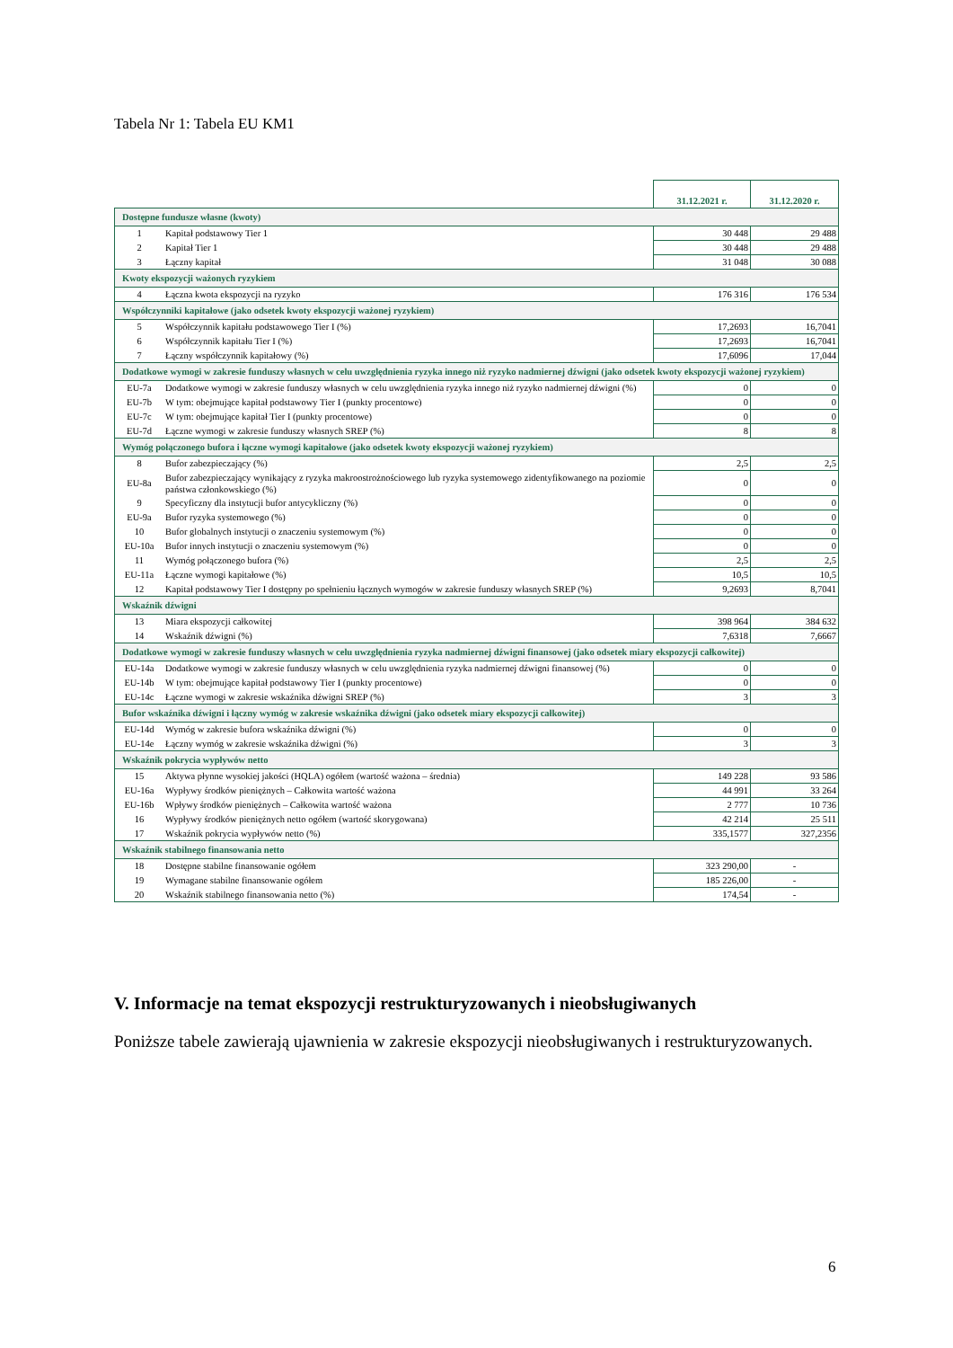Tabela Nr 1: Tabela EU KM1
| | | 31.12.2021 r. | 31.12.2020 r. |
| Dostępne fundusze własne (kwoty) | | | |
| 1 | Kapitał podstawowy Tier 1 | 30 448 | 29 488 |
| 2 | Kapitał Tier 1 | 30 448 | 29 488 |
| 3 | Łączny kapitał | 31 048 | 30 088 |
| Kwoty ekspozycji ważonych ryzykiem | | | |
| 4 | Łączna kwota ekspozycji na ryzyko | 176 316 | 176 534 |
| Współczynniki kapitałowe (jako odsetek kwoty ekspozycji ważonej ryzykiem) | | | |
| 5 | Współczynnik kapitału podstawowego Tier I (%) | 17,2693 | 16,7041 |
| 6 | Współczynnik kapitału Tier I (%) | 17,2693 | 16,7041 |
| 7 | Łączny współczynnik kapitałowy (%) | 17,6096 | 17,044 |
| Dodatkowe wymogi w zakresie funduszy własnych w celu uwzględnienia ryzyka innego niż ryzyko nadmiernej dźwigni (jako odsetek kwoty ekspozycji ważonej ryzykiem) | | | |
| EU-7a | Dodatkowe wymogi w zakresie funduszy własnych w celu uwzględnienia ryzyka innego niż ryzyko nadmiernej dźwigni (%) | 0 | 0 |
| EU-7b | W tym: obejmujące kapitał podstawowy Tier I (punkty procentowe) | 0 | 0 |
| EU-7c | W tym: obejmujące kapitał Tier I (punkty procentowe) | 0 | 0 |
| EU-7d | Łączne wymogi w zakresie funduszy własnych SREP (%) | 8 | 8 |
| Wymóg połączonego bufora i łączne wymogi kapitałowe (jako odsetek kwoty ekspozycji ważonej ryzykiem) | | | |
| 8 | Bufor zabezpieczający (%) | 2,5 | 2,5 |
| EU-8a | Bufor zabezpieczający wynikający z ryzyka makroostrożnościowego lub ryzyka systemowego zidentyfikowanego na poziomie państwa członkowskiego (%) | 0 | 0 |
| 9 | Specyficzny dla instytucji bufor antycykliczny (%) | 0 | 0 |
| EU-9a | Bufor ryzyka systemowego (%) | 0 | 0 |
| 10 | Bufor globalnych instytucji o znaczeniu systemowym (%) | 0 | 0 |
| EU-10a | Bufor innych instytucji o znaczeniu systemowym (%) | 0 | 0 |
| 11 | Wymóg połączonego bufora (%) | 2,5 | 2,5 |
| EU-11a | Łączne wymogi kapitałowe (%) | 10,5 | 10,5 |
| 12 | Kapitał podstawowy Tier I dostępny po spełnieniu łącznych wymogów w zakresie funduszy własnych SREP (%) | 9,2693 | 8,7041 |
| Wskaźnik dźwigni | | | |
| 13 | Miara ekspozycji całkowitej | 398 964 | 384 632 |
| 14 | Wskaźnik dźwigni (%) | 7,6318 | 7,6667 |
| Dodatkowe wymogi w zakresie funduszy własnych w celu uwzględnienia ryzyka nadmiernej dźwigni finansowej (jako odsetek miary ekspozycji całkowitej) | | | |
| EU-14a | Dodatkowe wymogi w zakresie funduszy własnych w celu uwzględnienia ryzyka nadmiernej dźwigni finansowej (%) | 0 | 0 |
| EU-14b | W tym: obejmujące kapitał podstawowy Tier I (punkty procentowe) | 0 | 0 |
| EU-14c | Łączne wymogi w zakresie wskaźnika dźwigni SREP (%) | 3 | 3 |
| Bufor wskaźnika dźwigni i łączny wymóg w zakresie wskaźnika dźwigni (jako odsetek miary ekspozycji całkowitej) | | | |
| EU-14d | Wymóg w zakresie bufora wskaźnika dźwigni (%) | 0 | 0 |
| EU-14e | Łączny wymóg w zakresie wskaźnika dźwigni (%) | 3 | 3 |
| Wskaźnik pokrycia wypływów netto | | | |
| 15 | Aktywa płynne wysokiej jakości (HQLA) ogółem (wartość ważona – średnia) | 149 228 | 93 586 |
| EU-16a | Wypływy środków pieniężnych – Całkowita wartość ważona | 44 991 | 33 264 |
| EU-16b | Wpływy środków pieniężnych – Całkowita wartość ważona | 2 777 | 10 736 |
| 16 | Wypływy środków pieniężnych netto ogółem (wartość skorygowana) | 42 214 | 25 511 |
| 17 | Wskaźnik pokrycia wypływów netto (%) | 335,1577 | 327,2356 |
| Wskaźnik stabilnego finansowania netto | | | |
| 18 | Dostępne stabilne finansowanie ogółem | 323 290,00 | - |
| 19 | Wymagane stabilne finansowanie ogółem | 185 226,00 | - |
| 20 | Wskaźnik stabilnego finansowania netto (%) | 174,54 | - |
V. Informacje na temat ekspozycji restrukturyzowanych i nieobsługiwanych
Poniższe tabele zawierają ujawnienia w zakresie ekspozycji nieobsługiwanych i restrukturyzowanych.
6